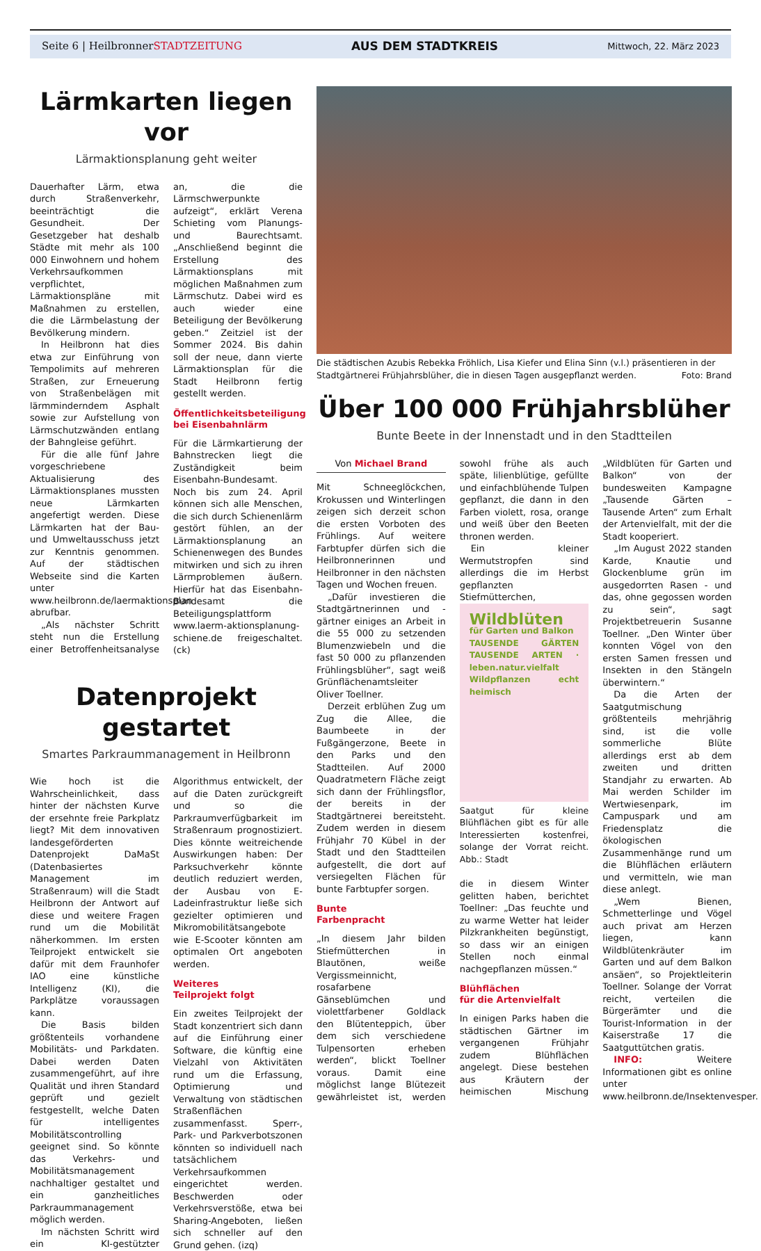Seite 6 | HeilbronnerSTADTZEITUNG
AUS DEM STADTKREIS
Mittwoch, 22. März 2023
Lärmkarten liegen vor
Lärmaktionsplanung geht weiter
Dauerhafter Lärm, etwa durch Straßenverkehr, beeinträchtigt die Gesundheit. Der Gesetzgeber hat deshalb Städte mit mehr als 100 000 Einwohnern und hohem Verkehrsaufkommen verpflichtet, Lärmaktionspläne mit Maßnahmen zu erstellen, die die Lärmbelastung der Bevölkerung mindern.
In Heilbronn hat dies etwa zur Einführung von Tempolimits auf mehreren Straßen, zur Erneuerung von Straßenbelägen mit lärmminderndem Asphalt sowie zur Aufstellung von Lärmschutzwänden entlang der Bahngleise geführt.
Für die alle fünf Jahre vorgeschriebene Aktualisierung des Lärmaktionsplanes mussten neue Lärmkarten angefertigt werden. Diese Lärmkarten hat der Bau- und Umweltausschuss jetzt zur Kenntnis genommen. Auf der städtischen Webseite sind die Karten unter www.heilbronn.de/laermaktionsplan abrufbar.
„Als nächster Schritt steht nun die Erstellung einer Betroffenheitsanalyse an, die die Lärmschwerpunkte aufzeigt“, erklärt Verena Schieting vom Planungs- und Baurechtsamt. „Anschließend beginnt die Erstellung des Lärmaktionsplans mit möglichen Maßnahmen zum Lärmschutz. Dabei wird es auch wieder eine Beteiligung der Bevölkerung geben.“ Zeitziel ist der Sommer 2024. Bis dahin soll der neue, dann vierte Lärmaktionsplan für die Stadt Heilbronn fertig gestellt werden.
Öffentlichkeitsbeteiligung bei Eisenbahnlärm
Für die Lärmkartierung der Bahnstrecken liegt die Zuständigkeit beim Eisenbahn-Bundesamt. Noch bis zum 24. April können sich alle Menschen, die sich durch Schienenlärm gestört fühlen, an der Lärmaktionsplanung an Schienenwegen des Bundes mitwirken und sich zu ihren Lärmproblemen äußern. Hierfür hat das Eisenbahn-Bundesamt die Beteiligungsplattform www.laerm-aktionsplanung-schiene.de freigeschaltet. (ck)
Datenprojekt gestartet
Smartes Parkraummanagement in Heilbronn
Wie hoch ist die Wahrscheinlichkeit, dass hinter der nächsten Kurve der ersehnte freie Parkplatz liegt? Mit dem innovativen landesgeförderten Datenprojekt DaMaSt (Datenbasiertes Management im Straßenraum) will die Stadt Heilbronn der Antwort auf diese und weitere Fragen rund um die Mobilität näherkommen. Im ersten Teilprojekt entwickelt sie dafür mit dem Fraunhofer IAO eine künstliche Intelligenz (KI), die Parkplätze voraussagen kann.
Die Basis bilden größtenteils vorhandene Mobilitäts- und Parkdaten. Dabei werden Daten zusammengeführt, auf ihre Qualität und ihren Standard geprüft und gezielt festgestellt, welche Daten für intelligentes Mobilitätscontrolling geeignet sind. So könnte das Verkehrs- und Mobilitätsmanagement nachhaltiger gestaltet und ein ganzheitliches Parkraummanagement möglich werden.
Im nächsten Schritt wird ein KI-gestützter Algorithmus entwickelt, der auf die Daten zurückgreift und so die Parkraumverfügbarkeit im Straßenraum prognostiziert. Dies könnte weitreichende Auswirkungen haben: Der Parksuchverkehr könnte deutlich reduziert werden, der Ausbau von E-Ladeinfrastruktur ließe sich gezielter optimieren und Mikromobilitätsangebote wie E-Scooter könnten am optimalen Ort angeboten werden.
Weiteres
Teilprojekt folgt
Ein zweites Teilprojekt der Stadt konzentriert sich dann auf die Einführung einer Software, die künftig eine Vielzahl von Aktivitäten rund um die Erfassung, Optimierung und Verwaltung von städtischen Straßenflächen zusammenfasst. Sperr-, Park- und Parkverbotszonen könnten so individuell nach tatsächlichem Verkehrsaufkommen eingerichtet werden. Beschwerden oder Verkehrsverstöße, etwa bei Sharing-Angeboten, ließen sich schneller auf den Grund gehen. (izq)
Die städtischen Azubis Rebekka Fröhlich, Lisa Kiefer und Elina Sinn (v.l.) präsentieren in der Stadtgärtnerei Frühjahrsblüher, die in diesen Tagen ausgepflanzt werden. Foto: Brand
Über 100 000 Frühjahrsblüher
Bunte Beete in der Innenstadt und in den Stadtteilen
Von Michael Brand
Mit Schneeglöckchen, Krokussen und Winterlingen zeigen sich derzeit schon die ersten Vorboten des Frühlings. Auf weitere Farbtupfer dürfen sich die Heilbronnerinnen und Heilbronner in den nächsten Tagen und Wochen freuen.
„Dafür investieren die Stadtgärtnerinnen und -gärtner einiges an Arbeit in die 55 000 zu setzenden Blumenzwiebeln und die fast 50 000 zu pflanzenden Frühlingsblüher“, sagt weiß Grünflächenamtsleiter Oliver Toellner.
Derzeit erblühen Zug um Zug die Allee, die Baumbeete in der Fußgängerzone, Beete in den Parks und den Stadtteilen. Auf 2000 Quadratmetern Fläche zeigt sich dann der Frühlingsflor, der bereits in der Stadtgärtnerei bereitsteht. Zudem werden in diesem Frühjahr 70 Kübel in der Stadt und den Stadtteilen aufgestellt, die dort auf versiegelten Flächen für bunte Farbtupfer sorgen.
Bunte
Farbenpracht
„In diesem Jahr bilden Stiefmütterchen in Blautönen, weiße Vergissmeinnicht, rosafarbene Gänseblümchen und violettfarbener Goldlack den Blütenteppich, über dem sich verschiedene Tulpensorten erheben werden“, blickt Toellner voraus. Damit eine möglichst lange Blütezeit gewährleistet ist, werden sowohl frühe als auch späte, lilienblütige, gefüllte und einfachblühende Tulpen gepflanzt, die dann in den Farben violett, rosa, orange und weiß über den Beeten thronen werden.
Ein kleiner Wermutstropfen sind allerdings die im Herbst gepflanzten Stiefmütterchen,
Wildblüten
für Garten und Balkon
TAUSENDE GÄRTEN TAUSENDE ARTEN · leben.natur.vielfalt
Wildpflanzen echt heimisch
Saatgut für kleine Blühflächen gibt es für alle Interessierten kostenfrei, solange der Vorrat reicht. Abb.: Stadt
die in diesem Winter gelitten haben, berichtet Toellner: „Das feuchte und zu warme Wetter hat leider Pilzkrankheiten begünstigt, so dass wir an einigen Stellen noch einmal nachgepflanzen müssen.“
Blühflächen
für die Artenvielfalt
In einigen Parks haben die städtischen Gärtner im vergangenen Frühjahr zudem Blühflächen angelegt. Diese bestehen aus Kräutern der heimischen Mischung „Wildblüten für Garten und Balkon“ von der bundesweiten Kampagne „Tausende Gärten – Tausende Arten“ zum Erhalt der Artenvielfalt, mit der die Stadt kooperiert.
„Im August 2022 standen Karde, Knautie und Glockenblume grün im ausgedorrten Rasen - und das, ohne gegossen worden zu sein“, sagt Projektbetreuerin Susanne Toellner. „Den Winter über konnten Vögel von den ersten Samen fressen und Insekten in den Stängeln überwintern.“
Da die Arten der Saatgutmischung größtenteils mehrjährig sind, ist die volle sommerliche Blüte allerdings erst ab dem zweiten und dritten Standjahr zu erwarten. Ab Mai werden Schilder im Wertwiesenpark, im Campuspark und am Friedensplatz die ökologischen Zusammenhänge rund um die Blühflächen erläutern und vermitteln, wie man diese anlegt.
„Wem Bienen, Schmetterlinge und Vögel auch privat am Herzen liegen, kann Wildblütenkräuter im Garten und auf dem Balkon ansäen“, so Projektleiterin Toellner. Solange der Vorrat reicht, verteilen die Bürgerämter und die Tourist-Information in der Kaiserstraße 17 die Saatguttütchen gratis.
INFO: Weitere Informationen gibt es online unter www.heilbronn.de/Insektenvesper.